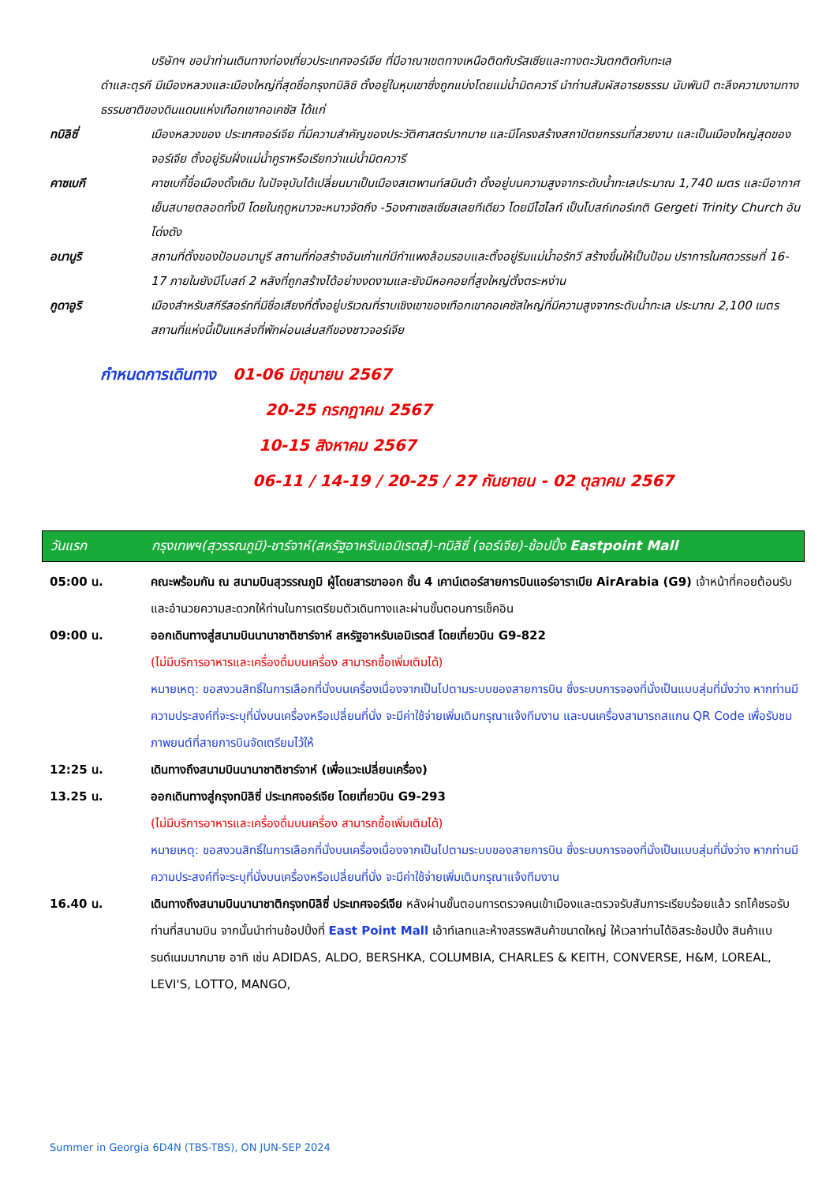บริษัทฯ ขอนำท่านเดินทางท่องเที่ยวประเทศจอร์เจีย ที่มีอาณาเขตทางเหนือติดกับรัสเซียและทางตะวันตกติดกับทะเล
ดำและตุรกี มีเมืองหลวงและเมืองใหญ่ที่สุดชื่อกรุงทบิลิซิ ตั้งอยู่ในหุบเขาซึ่งถูกแบ่งโดยแม่น้ำมิตควารี นำท่านสัมผัสอารยธรรม นับพันปี ตะลึงความงามทางธรรมชาติของดินแดนแห่งเทือกเขาคอเคซัส ได้แก่
ทบิลิซี่ เมืองหลวงของ ประเทศจอร์เจีย ที่มีความสำคัญของประวัติศาสตร์มากมาย และมีโครงสร้างสถาปัตยกรรมที่สวยงาม และเป็นเมืองใหญ่สุดของจอร์เจีย ตั้งอยู่ริมฝั่งแม่น้ำคูราหรือเรียกว่าแม่น้ำมิตควารี
คาซเบกี คาซเบกี้ชื่อเมืองดั้งเดิม ในปัจจุบันได้เปลี่ยนมาเป็นเมืองสเตพานท์สมินด้า ตั้งอยู่บนความสูงจากระดับน้ำทะเลประมาณ 1,740 เมตร และมีอากาศเย็นสบายตลอดทั้งปี โดยในฤดูหนาวจะหนาวจัดถึง -5องศาเซลเซียสเลยทีเดียว โดยมีไฮไลท์ เป็นโบสถ์เกอร์เกติ Gergeti Trinity Church อันโด่งดัง
อนานูริ สถานที่ตั้งของป้อมอนานูรี สถานที่ก่อสร้างอันเก่าแก่มีกำแพงล้อมรอบและตั้งอยู่ริมแม่น้ำอรักวี สร้างขึ้นให้เป็นป้อม ปราการในศตวรรษที่ 16-17 ภายในยังมีโบสถ์ 2 หลังที่ถูกสร้างได้อย่างงดงามและยังมีหอคอยที่สูงใหญ่ตั้งตระหง่าน
กูดาอูริ เมืองสำหรับสกีรีสอร์ทที่มีชื่อเสียงที่ตั้งอยู่บริเวณที่ราบเชิงเขาของเทือกเขาคอเคซัสใหญ่ที่มีความสูงจากระดับน้ำทะเล ประมาณ 2,100 เมตร สถานที่แห่งนี้เป็นแหล่งที่พักผ่อนเล่นสกีของชาวจอร์เจีย
กำหนดการเดินทาง 01-06 มิถุนายน 2567
20-25 กรกฎาคม 2567
10-15 สิงหาคม 2567
06-11 / 14-19 / 20-25 / 27 กันยายน - 02 ตุลาคม 2567
วันแรก กรุงเทพฯ(สุวรรณภูมิ)-ชาร์จาห์(สหรัฐอาหรับเอมิเรตส์)-ทบิลิซี่ (จอร์เจีย)-ช้อปปิ้ง Eastpoint Mall
05:00 น. คณะพร้อมกัน ณ สนามบินสุวรรณภูมิ ผู้โดยสารขาออก ชั้น 4 เคาน์เตอร์สายการบินแอร์อาราเบีย AirArabia (G9) เจ้าหน้าที่คอยต้อนรับและอำนวยความสะดวกให้ท่านในการเตรียมตัวเดินทางและผ่านขั้นตอนการเช็คอิน
09:00 น. ออกเดินทางสู่สนามบินนานาชาติชาร์จาห์ สหรัฐอาหรับเอมิเรตส์ โดยเที่ยวบิน G9-822
(ไม่มีบริการอาหารและเครื่องดื่มบนเครื่อง สามารถซื้อเพิ่มเติมได้)
หมายเหตุ: ขอสงวนสิทธิ์ในการเลือกที่นั่งบนเครื่องเนื่องจากเป็นไปตามระบบของสายการบิน ซึ่งระบบการจองที่นั่งเป็นแบบสุ่มที่นั่งว่าง หากท่านมีความประสงค์ที่จะระบุที่นั่งบนเครื่องหรือเปลี่ยนที่นั่ง จะมีค่าใช้จ่ายเพิ่มเติมกรุณาแจ้งทีมงาน และบนเครื่องสามารถสแกน QR Code เพื่อรับชมภาพยนต์ที่สายการบินจัดเตรียมไว้ให้
12:25 น. เดินทางถึงสนามบินนานาชาติชาร์จาห์ (เพื่อแวะเปลี่ยนเครื่อง)
13.25 น. ออกเดินทางสู่กรุงทบิลิซี่ ประเทศจอร์เจีย โดยเที่ยวบิน G9-293
(ไม่มีบริการอาหารและเครื่องดื่มบนเครื่อง สามารถซื้อเพิ่มเติมได้)
หมายเหตุ: ขอสงวนสิทธิ์ในการเลือกที่นั่งบนเครื่องเนื่องจากเป็นไปตามระบบของสายการบิน ซึ่งระบบการจองที่นั่งเป็นแบบสุ่มที่นั่งว่าง หากท่านมีความประสงค์ที่จะระบุที่นั่งบนเครื่องหรือเปลี่ยนที่นั่ง จะมีค่าใช้จ่ายเพิ่มเติมกรุณาแจ้งทีมงาน
16.40 น. เดินทางถึงสนามบินนานาชาติกรุงทบิลิซี่ ประเทศจอร์เจีย หลังผ่านขั้นตอนการตรวจคนเข้าเมืองและตรวจรับสัมภาระเรียบร้อยแล้ว รถโค้ชรอรับท่านที่สนามบิน จากนั้นนำท่านช้อปปิ้งที่ East Point Mall เอ้าท์เลทและห้างสรรพสินค้าขนาดใหญ่ ให้เวลาท่านได้อิสระช้อปปิ้ง สินค้าแบรนด์เนมมากมาย อาทิ เช่น ADIDAS, ALDO, BERSHKA, COLUMBIA, CHARLES & KEITH, CONVERSE, H&M, LOREAL, LEVI'S, LOTTO, MANGO,
Summer in Georgia 6D4N (TBS-TBS), ON JUN-SEP 2024